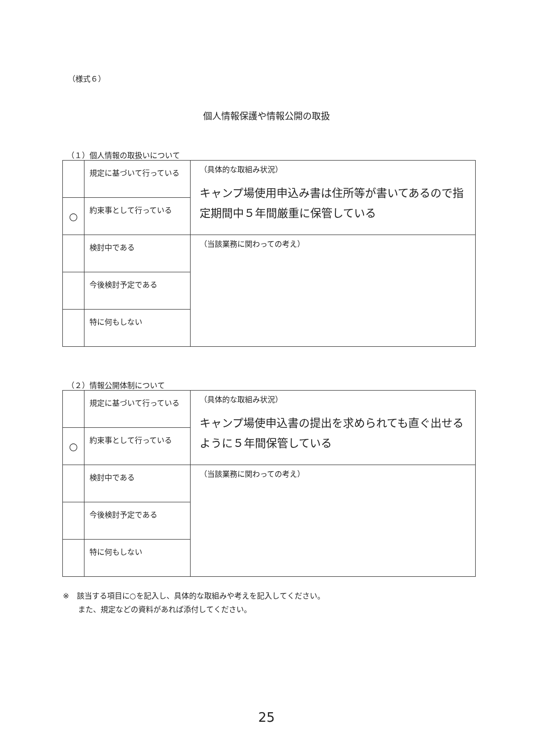（様式６）
個人情報保護や情報公開の取扱
（１）個人情報の取扱いについて
| | 規定に基づいて行っている | （具体的な取組み状況） キャンプ場使用申込み書は住所等が書いてあるので指定期間中５年間厳重に保管している |
| ○ | 約束事として行っている | |
| | 検討中である | （当該業務に関わっての考え） |
| | 今後検討予定である | |
| | 特に何もしない | |
（２）情報公開体制について
| | 規定に基づいて行っている | （具体的な取組み状況） キャンプ場使申込書の提出を求められても直ぐ出せるように５年間保管している |
| ○ | 約束事として行っている | |
| | 検討中である | （当該業務に関わっての考え） |
| | 今後検討予定である | |
| | 特に何もしない | |
※　該当する項目に○を記入し、具体的な取組みや考えを記入してください。
　　また、規定などの資料があれば添付してください。
25